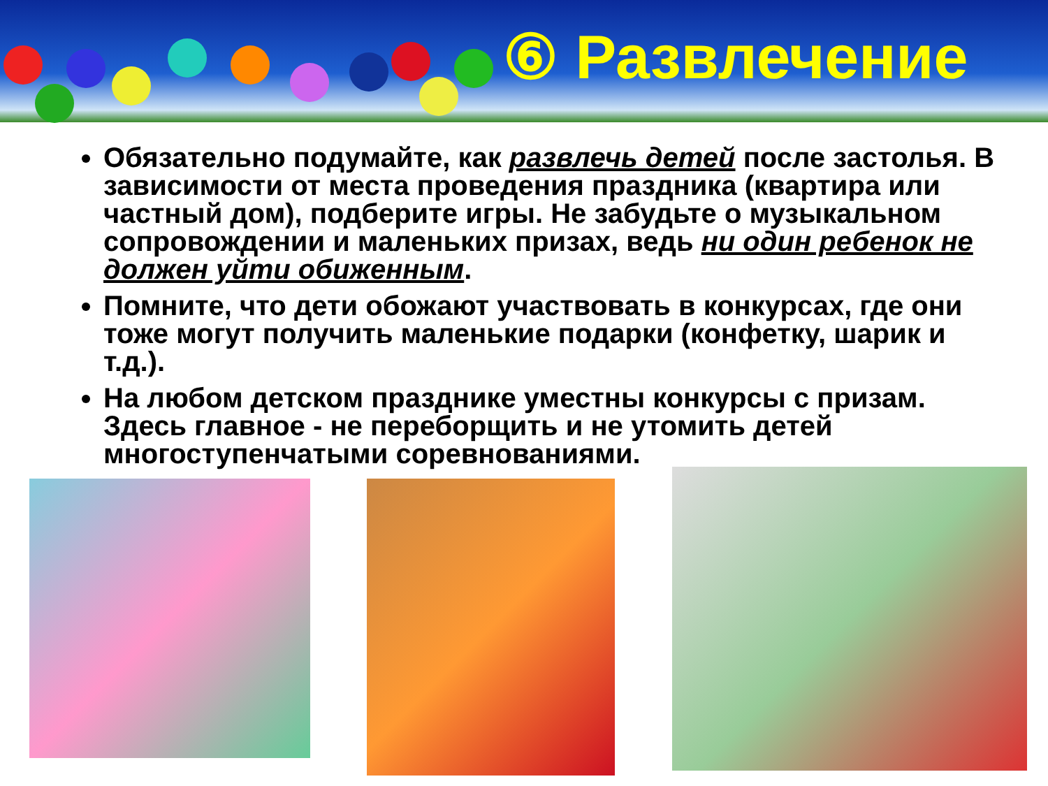⑥ Развлечение
Обязательно подумайте, как развлечь детей после застолья. В зависимости от места проведения праздника (квартира или частный дом), подберите игры. Не забудьте о музыкальном сопровождении и маленьких призах, ведь ни один ребенок не должен уйти обиженным.
Помните, что дети обожают участвовать в конкурсах, где они тоже могут получить маленькие подарки (конфетку, шарик и т.д.).
На любом детском празднике уместны конкурсы с призам. Здесь главное - не переборщить и не утомить детей многоступенчатыми соревнованиями.